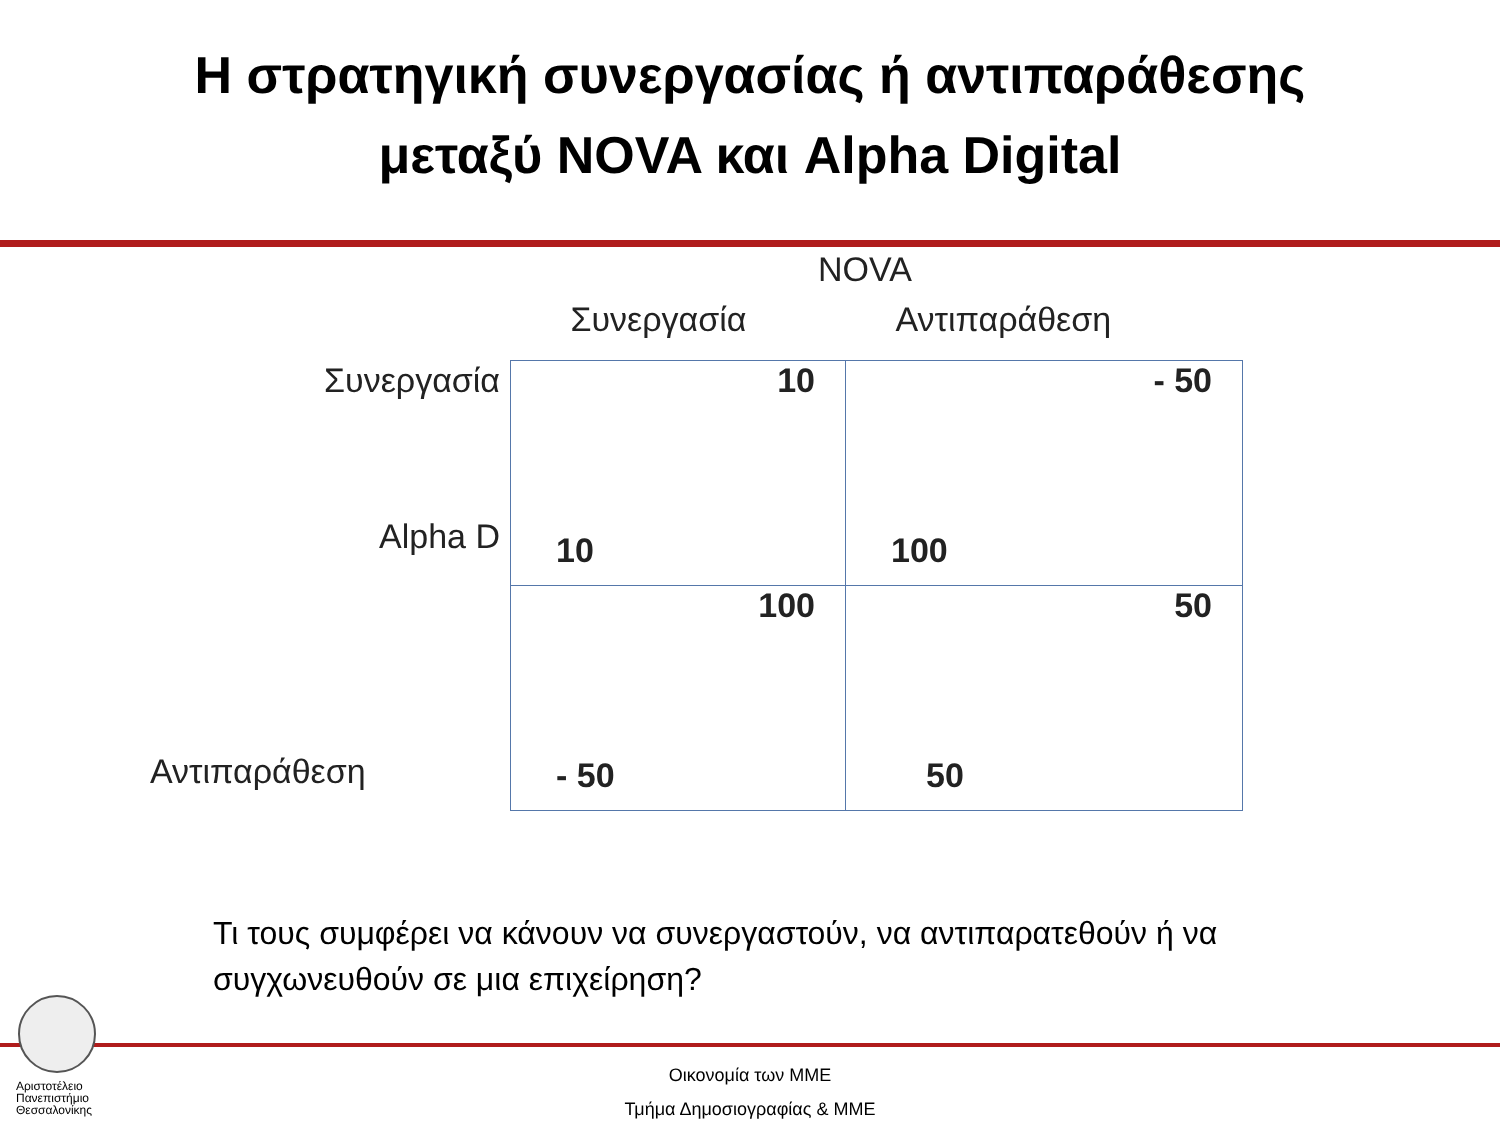Η στρατηγική συνεργασίας ή αντιπαράθεσης
μεταξύ NOVA και Alpha Digital
NOVA
| | Συνεργασία | Αντιπαράθεση |
| Συνεργασία Alpha D | 10 10 | - 50 100 |
| Αντιπαράθεση | 100 - 50 | 50 50 |
Τι τους συμφέρει να κάνουν να συνεργαστούν, να αντιπαρατεθούν ή να συγχωνευθούν σε μια επιχείρηση?
Αριστοτέλειο
Πανεπιστήμιο
Θεσσαλονίκης
Οικονομία των ΜΜΕ
Τμήμα Δημοσιογραφίας & ΜΜΕ